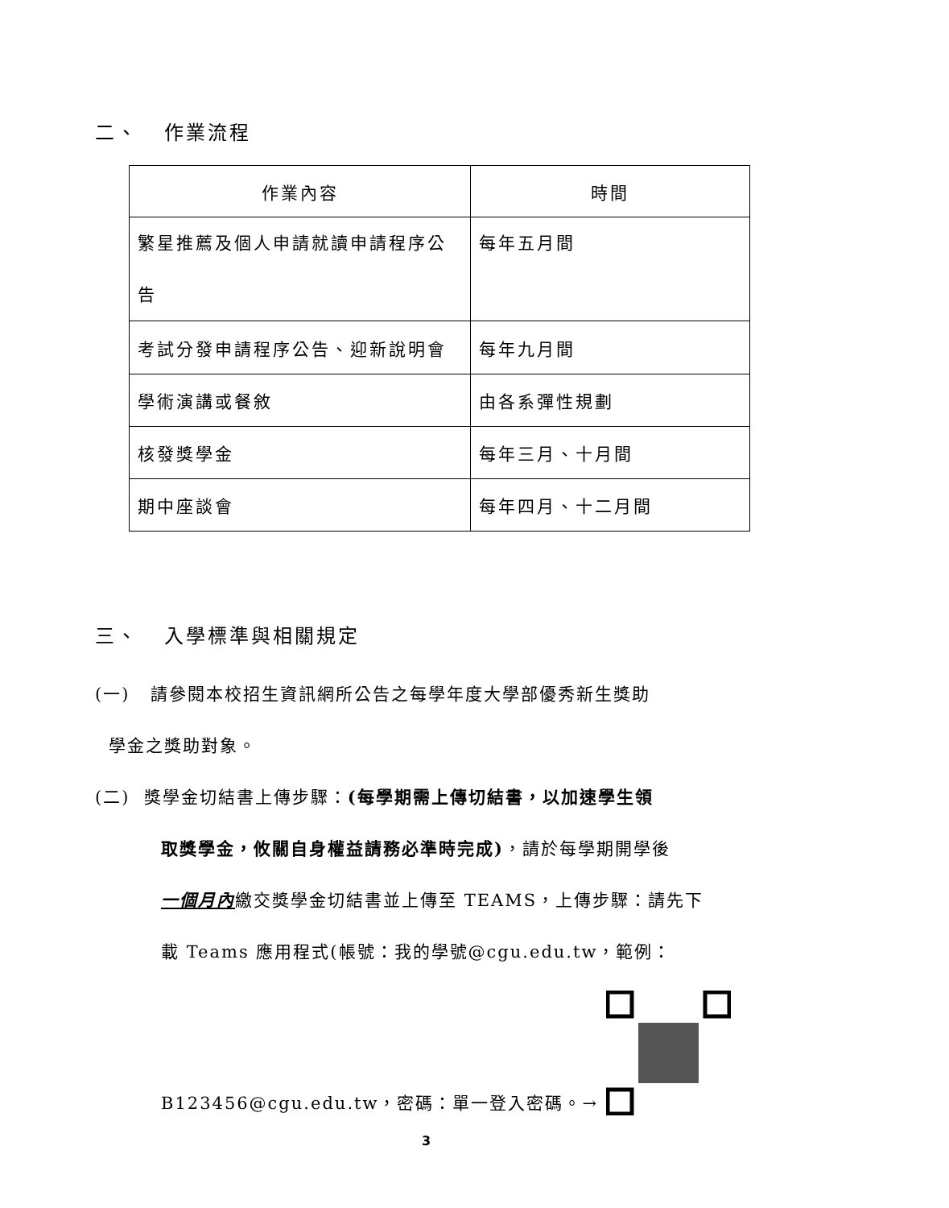二、 作業流程
| 作業內容 | 時間 |
| --- | --- |
| 繁星推薦及個人申請就讀申請程序公告 | 每年五月間 |
| 考試分發申請程序公告、迎新說明會 | 每年九月間 |
| 學術演講或餐敘 | 由各系彈性規劃 |
| 核發獎學金 | 每年三月、十月間 |
| 期中座談會 | 每年四月、十二月間 |
三、 入學標準與相關規定
(一) 請參閱本校招生資訊網所公告之每學年度大學部優秀新生獎助
學金之獎助對象。
(二) 獎學金切結書上傳步驟：(每學期需上傳切結書，以加速學生領
取獎學金，攸關自身權益請務必準時完成)，請於每學期開學後
一個月內繳交獎學金切結書並上傳至 TEAMS，上傳步驟：請先下
載 Teams 應用程式(帳號：我的學號@cgu.edu.tw，範例：
B123456@cgu.edu.tw，密碼：單一登入密碼。→
3